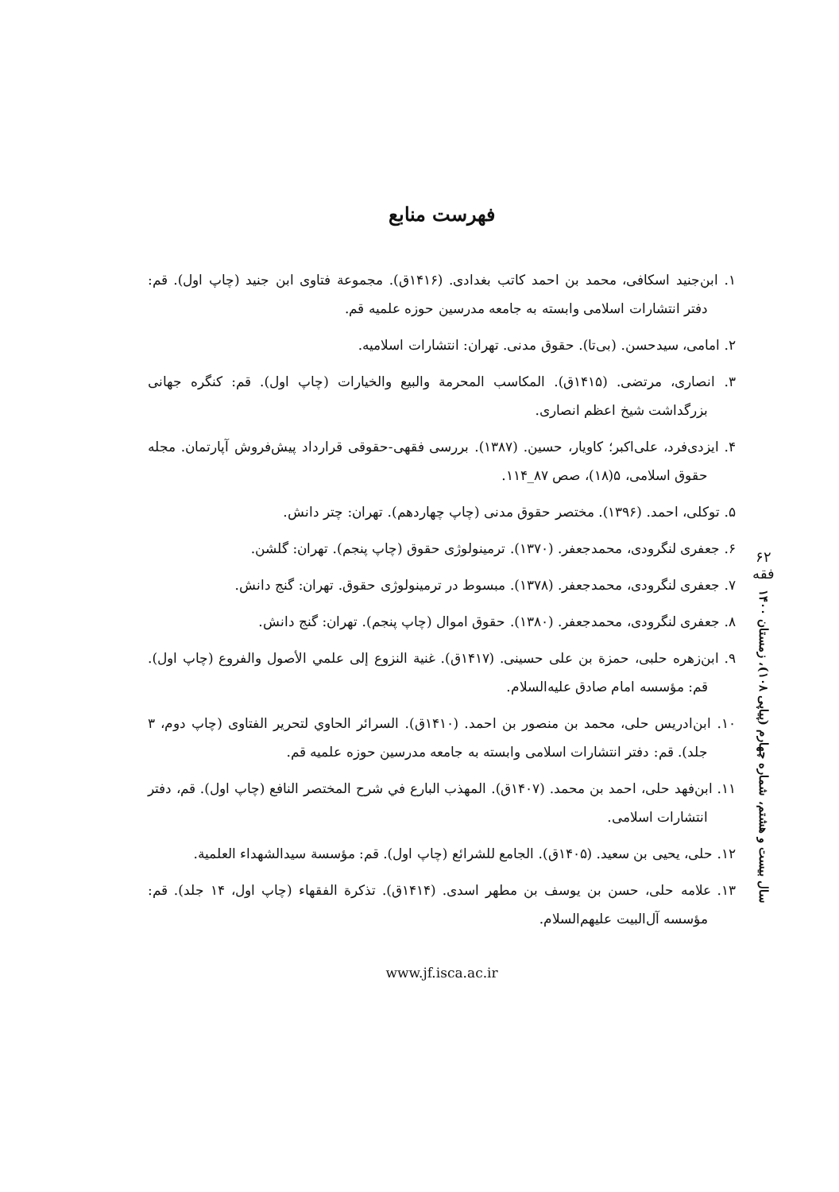۶۲
فقه
سال بیست و هشتم، شماره چهارم (پیاپی ۱۰۸)، زمستان ۱۴۰۰
فهرست منابع
۱. ابن‌جنید اسکافی، محمد بن احمد کاتب بغدادی. (۱۴۱۶ق). مجموعة فتاوی ابن جنید (چاپ اول). قم: دفتر انتشارات اسلامی وابسته به جامعه مدرسین حوزه علمیه قم.
۲. امامی، سیدحسن. (بی‌تا). حقوق مدنی. تهران: انتشارات اسلامیه.
۳. انصاری، مرتضی. (۱۴۱۵ق). المکاسب المحرمة والبیع والخیارات (چاپ اول). قم: کنگره جهانی بزرگداشت شیخ اعظم انصاری.
۴. ایزدی‌فرد، علی‌اکبر؛ کاویار، حسین. (۱۳۸۷). بررسی فقهی-حقوقی قرارداد پیش‌فروش آپارتمان. مجله حقوق اسلامی، ۵(۱۸)، صص ۸۷_۱۱۴.
۵. توکلی، احمد. (۱۳۹۶). مختصر حقوق مدنی (چاپ چهاردهم). تهران: چتر دانش.
۶. جعفری لنگرودی، محمدجعفر. (۱۳۷۰). ترمینولوژی حقوق (چاپ پنجم). تهران: گلشن.
۷. جعفری لنگرودی، محمدجعفر. (۱۳۷۸). مبسوط در ترمینولوژی حقوق. تهران: گنج دانش.
۸. جعفری لنگرودی، محمدجعفر. (۱۳۸۰). حقوق اموال (چاپ پنجم). تهران: گنج دانش.
۹. ابن‌زهره حلبی، حمزة بن علی حسینی. (۱۴۱۷ق). غنیة النزوع إلی علمي الأصول والفروع (چاپ اول). قم: مؤسسه امام صادق علیه‌السلام.
۱۰. ابن‌ادریس حلی، محمد بن منصور بن احمد. (۱۴۱۰ق). السرائر الحاوي لتحریر الفتاوی (چاپ دوم، ۳ جلد). قم: دفتر انتشارات اسلامی وابسته به جامعه مدرسین حوزه علمیه قم.
۱۱. ابن‌فهد حلی، احمد بن محمد. (۱۴۰۷ق). المهذب البارع في شرح المختصر النافع (چاپ اول). قم، دفتر انتشارات اسلامی.
۱۲. حلی، یحیی بن سعید. (۱۴۰۵ق). الجامع للشرائع (چاپ اول). قم: مؤسسة سیدالشهداء العلمیة.
۱۳. علامه حلی، حسن بن یوسف بن مطهر اسدی. (۱۴۱۴ق). تذکرة الفقهاء (چاپ اول، ۱۴ جلد). قم: مؤسسه آل‌البیت علیهم‌السلام.
www.jf.isca.ac.ir